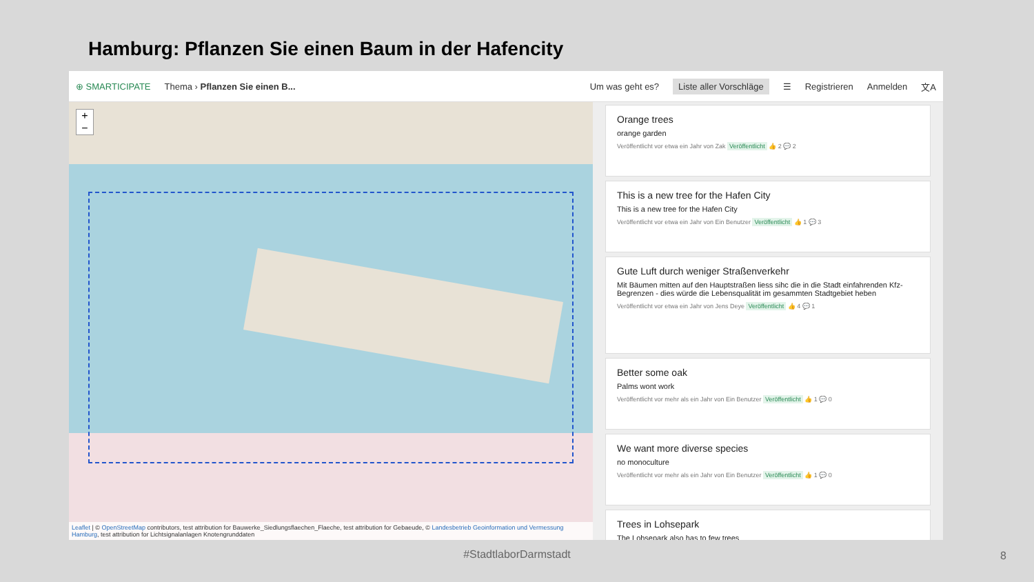Hamburg: Pflanzen Sie einen Baum in der Hafencity
⊕ SMARTICIPATE Thema › Pflanzen Sie einen B... Um was geht es? Liste aller Vorschläge ☰ Registrieren Anmelden 文A
+
−
Leaflet | © OpenStreetMap contributors, test attribution for Bauwerke_Siedlungsflaechen_Flaeche, test attribution for Gebaeude, © Landesbetrieb Geoinformation und Vermessung Hamburg, test attribution for Lichtsignalanlagen Knotengrunddaten
Orange trees
orange garden
Veröffentlicht vor etwa ein Jahr von Zak Veröffentlicht 👍 2 💬 2
This is a new tree for the Hafen City
This is a new tree for the Hafen City
Veröffentlicht vor etwa ein Jahr von Ein Benutzer Veröffentlicht 👍 1 💬 3
Gute Luft durch weniger Straßenverkehr
Mit Bäumen mitten auf den Hauptstraßen liess sihc die in die Stadt einfahrenden Kfz-Begrenzen - dies würde die Lebensqualität im gesammten Stadtgebiet heben
Veröffentlicht vor etwa ein Jahr von Jens Deye Veröffentlicht 👍 4 💬 1
Better some oak
Palms wont work
Veröffentlicht vor mehr als ein Jahr von Ein Benutzer Veröffentlicht 👍 1 💬 0
We want more diverse species
no monoculture
Veröffentlicht vor mehr als ein Jahr von Ein Benutzer Veröffentlicht 👍 1 💬 0
Trees in Lohsepark
The Lohsepark also has to few trees
#StadtlaborDarmstadt 8